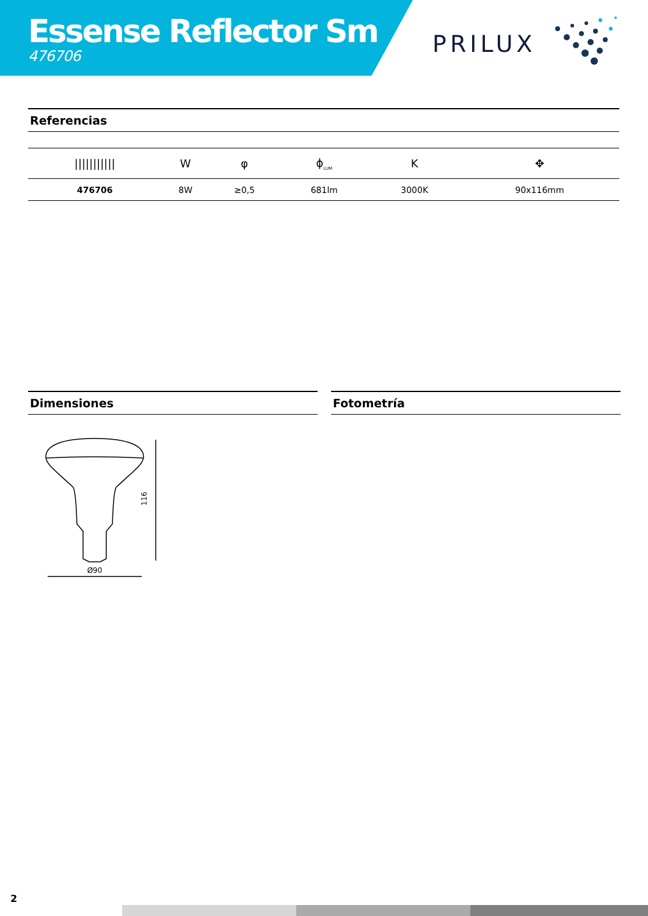Essense Reflector Sm
476706
PRILUX
Referencias
| /////////// | W | φ | ϕ<sub>LUM</sub> | K | ✥ |
| --- | --- | --- | --- | --- | --- |
| 476706 | 8W | ≥0,5 | 681lm | 3000K | 90x116mm |
Dimensiones Fotometría
Ø90
116
2